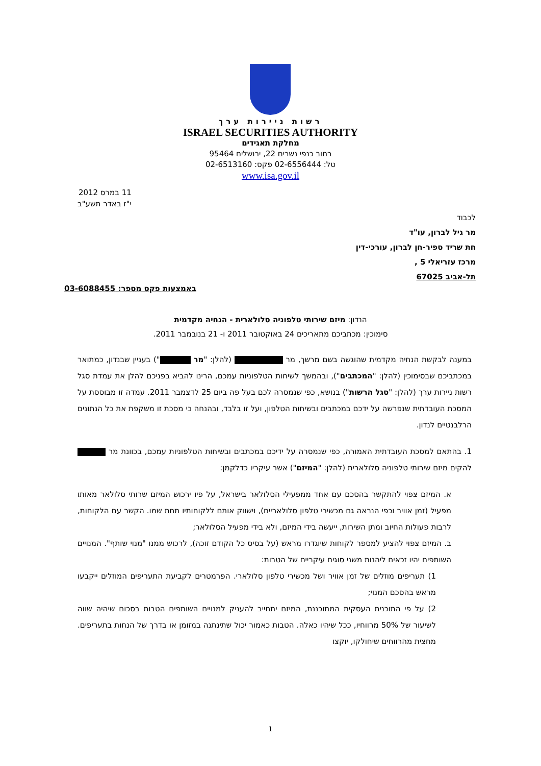רשות ניירות ערך
ISRAEL SECURITIES AUTHORITY
מחלקת תאגידים
רחוב כנפי נשרים 22, ירושלים 95464
טל: 02-6556444 פקס: 02-6513160
www.isa.gov.il
11 במרס 2012
י"ז באדר תשע"ב
לכבוד
מר גיל לברון, עו"ד
חת שריד ספיר-חן לברון, עורכי-דין
מרכז עזריאלי 5 ,
תל-אביב 67025
באמצעות פקס מספר: 03-6088455
הנדון: מיזם שירותי טלפוניה סלולארית - הנחיה מקדמית
סימוכין: מכתביכם מתאריכים 24 באוקטובר 2011 ו- 21 בנובמבר 2011.
במענה לבקשת הנחיה מקדמית שהוגשה בשם מרשך, מר (להלן: "מר ") בעניין שבנדון, כמתואר במכתביכם שבסימוכין (להלן: "המכתבים"), ובהמשך לשיחות הטלפוניות עמכם, הרינו להביא בפניכם להלן את עמדת סגל רשות ניירות ערך (להלן: "סגל הרשות") בנושא, כפי שנמסרה לכם בעל פה ביום 25 לדצמבר 2011. עמדה זו מבוססת על המסכת העובדתית שנפרשה על ידכם במכתבים ובשיחות הטלפון, ועל זו בלבד, ובהנחה כי מסכת זו משקפת את כל הנתונים הרלבנטיים לנדון.
1. בהתאם למסכת העובדתית האמורה, כפי שנמסרה על ידיכם במכתבים ובשיחות הטלפוניות עמכם, בכוונת מר להקים מיזם שירותי טלפוניה סלולארית (להלן: "המיזם") אשר עיקריו כדלקמן:
א. המיזם צפוי להתקשר בהסכם עם אחד ממפעילי הסלולאר בישראל, על פיו ירכוש המיזם שרותי סלולאר מאותו מפעיל (זמן אוויר וכפי הנראה גם מכשירי טלפון סלולאריים), וישווק אותם ללקוחותיו תחת שמו. הקשר עם הלקוחות, לרבות פעולות החיוב ומתן השירות, ייעשה בידי המיזם, ולא בידי מפעיל הסלולאר;
ב. המיזם צפוי להציע למספר לקוחות שיוגדרו מראש (על בסיס כל הקודם זוכה), לרכוש ממנו "מנוי שותף". המנויים השותפים יהיו זכאים ליהנות משני סוגים עיקריים של הטבות:
1) תעריפים מוזלים של זמן אוויר ושל מכשירי טלפון סלולארי. הפרמטרים לקביעת התעריפים המוזלים ייקבעו מראש בהסכם המנוי;
2) על פי התוכנית העסקית המתוכננת, המיזם יתחייב להעניק למנויים השותפים הטבות בסכום שיהיה שווה לשיעור של 50% מרווחיו, ככל שיהיו כאלה. הטבות כאמור יכול שתינתנה במזומן או בדרך של הנחות בתעריפים. מחצית מהרווחים שיחולקו, יוקצו
1